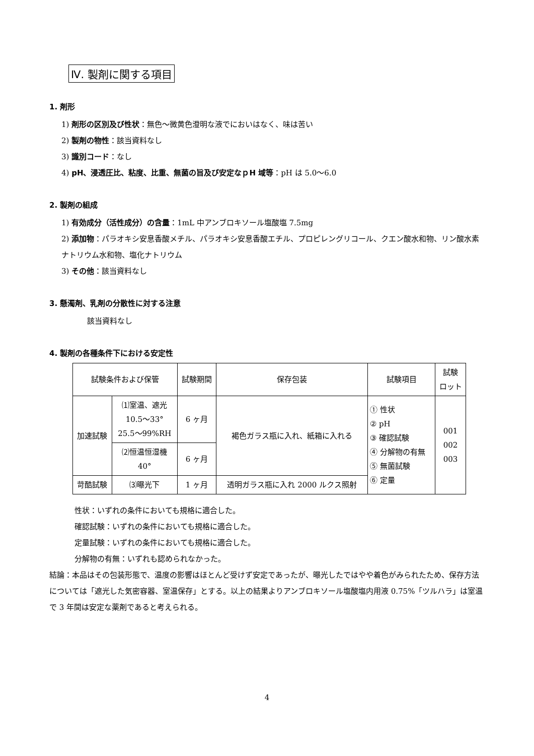Ⅳ. 製剤に関する項目
1. 剤形
1) 剤形の区別及び性状：無色～微黄色澄明な液でにおいはなく、味は苦い
2) 製剤の物性：該当資料なし
3) 識別コード：なし
4) pH、浸透圧比、粘度、比重、無菌の旨及び安定なｐH 域等：pH は 5.0～6.0
2. 製剤の組成
1) 有効成分（活性成分）の含量：1mL 中アンブロキソール塩酸塩 7.5mg
2) 添加物：パラオキシ安息香酸メチル、パラオキシ安息香酸エチル、プロピレングリコール、クエン酸水和物、リン酸水素ナトリウム水和物、塩化ナトリウム
3) その他：該当資料なし
3. 懸濁剤、乳剤の分散性に対する注意
該当資料なし
4. 製剤の各種条件下における安定性
| 試験条件および保管 | | 試験期間 | 保存包装 | 試験項目 | 試験 ロット |
| --- | --- | --- | --- | --- | --- |
| 加速試験 | ⑴室温、遮光 10.5～33° 25.5～99%RH | 6 ヶ月 | 褐色ガラス瓶に入れ、紙箱に入れる | ① 性状 ② pH ③ 確認試験 ④ 分解物の有無 ⑤ 無菌試験 ⑥ 定量 | 001 002 003 |
| | ⑵恒温恒湿機 40° | 6 ヶ月 | | | |
| 苛酷試験 | ⑶曝光下 | 1 ヶ月 | 透明ガラス瓶に入れ 2000 ルクス照射 | | |
性状：いずれの条件においても規格に適合した。
確認試験：いずれの条件においても規格に適合した。
定量試験：いずれの条件においても規格に適合した。
分解物の有無：いずれも認められなかった。
結論：本品はその包装形態で、温度の影響はほとんど受けず安定であったが、曝光したではやや着色がみられたため、保存方法については「遮光した気密容器、室温保存」とする。以上の結果よりアンブロキソール塩酸塩内用液 0.75%「ツルハラ」は室温で 3 年間は安定な薬剤であると考えられる。
4